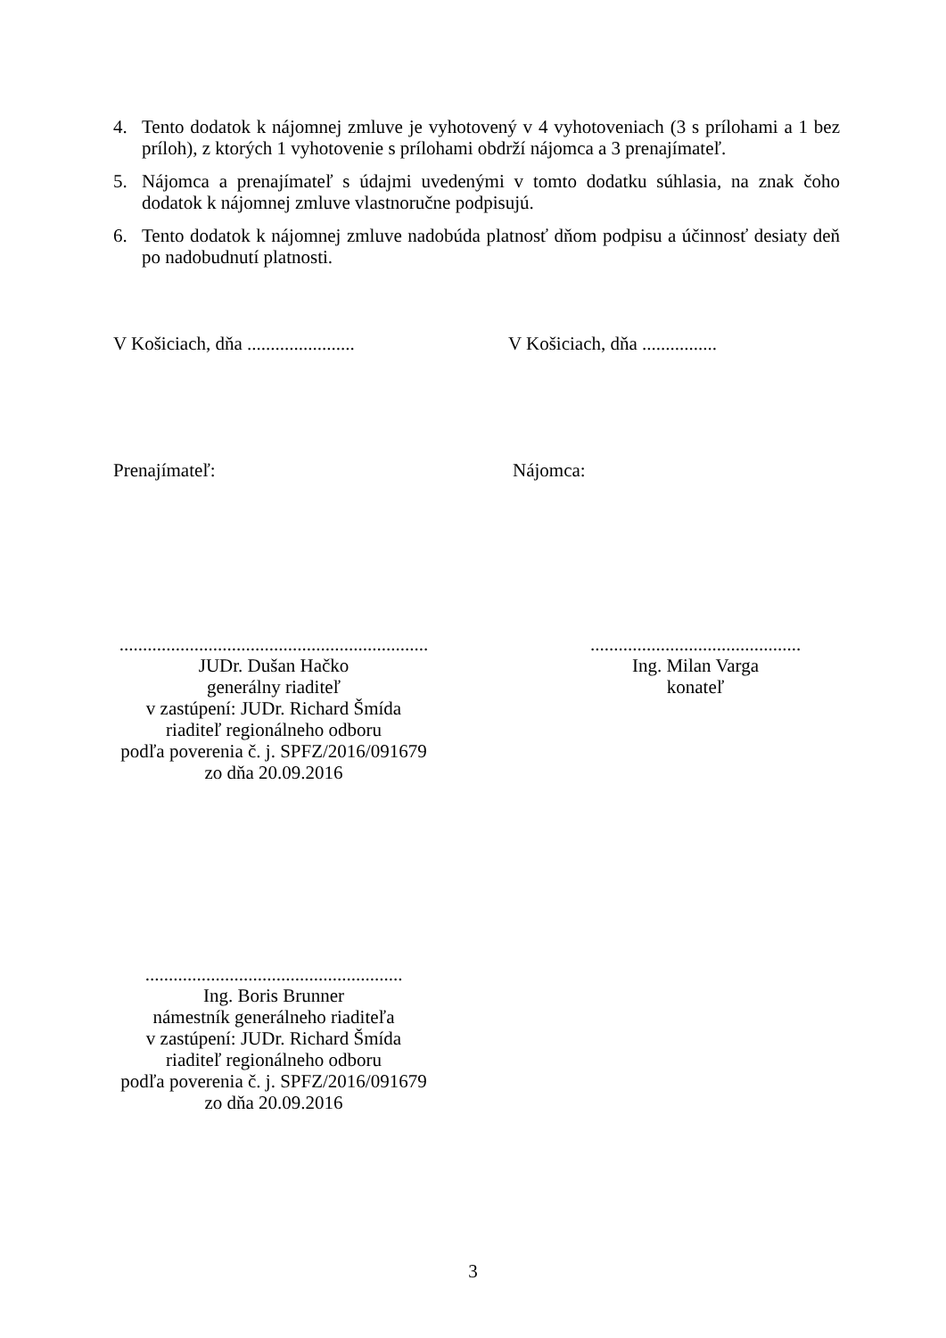4. Tento dodatok k nájomnej zmluve je vyhotovený v 4 vyhotoveniach (3 s prílohami a 1 bez príloh), z ktorých 1 vyhotovenie s prílohami obdrží nájomca a 3 prenajímateľ.
5. Nájomca a prenajímateľ s údajmi uvedenými v tomto dodatku súhlasia, na znak čoho dodatok k nájomnej zmluve vlastnoručne podpisujú.
6. Tento dodatok k nájomnej zmluve nadobúda platnosť dňom podpisu a účinnosť desiaty deň po nadobudnutí platnosti.
V Košiciach, dňa .......................
V Košiciach, dňa ................
Prenajímateľ: Nájomca:
..................................................................
JUDr. Dušan Hačko
generálny riaditeľ
v zastúpení: JUDr. Richard Šmída
riaditeľ regionálneho odboru
podľa poverenia č. j. SPFZ/2016/091679
zo dňa 20.09.2016
.............................................
Ing. Milan Varga
konateľ
.......................................................
Ing. Boris Brunner
námestník generálneho riaditeľa
v zastúpení: JUDr. Richard Šmída
riaditeľ regionálneho odboru
podľa poverenia č. j. SPFZ/2016/091679
zo dňa 20.09.2016
3